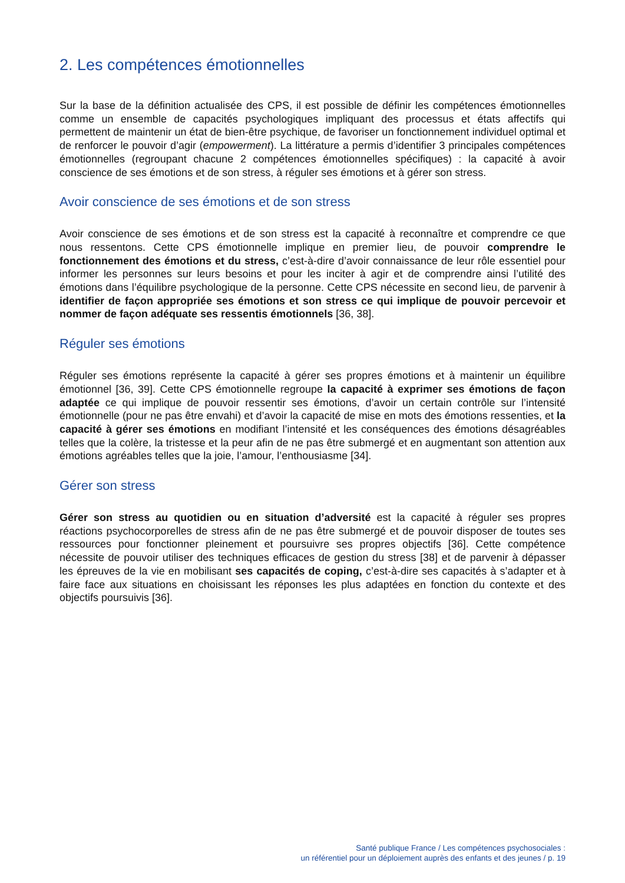2. Les compétences émotionnelles
Sur la base de la définition actualisée des CPS, il est possible de définir les compétences émotionnelles comme un ensemble de capacités psychologiques impliquant des processus et états affectifs qui permettent de maintenir un état de bien-être psychique, de favoriser un fonctionnement individuel optimal et de renforcer le pouvoir d’agir (empowerment). La littérature a permis d’identifier 3 principales compétences émotionnelles (regroupant chacune 2 compétences émotionnelles spécifiques) : la capacité à avoir conscience de ses émotions et de son stress, à réguler ses émotions et à gérer son stress.
Avoir conscience de ses émotions et de son stress
Avoir conscience de ses émotions et de son stress est la capacité à reconnaître et comprendre ce que nous ressentons. Cette CPS émotionnelle implique en premier lieu, de pouvoir comprendre le fonctionnement des émotions et du stress, c’est-à-dire d’avoir connaissance de leur rôle essentiel pour informer les personnes sur leurs besoins et pour les inciter à agir et de comprendre ainsi l’utilité des émotions dans l’équilibre psychologique de la personne. Cette CPS nécessite en second lieu, de parvenir à identifier de façon appropriée ses émotions et son stress ce qui implique de pouvoir percevoir et nommer de façon adéquate ses ressentis émotionnels [36, 38].
Réguler ses émotions
Réguler ses émotions représente la capacité à gérer ses propres émotions et à maintenir un équilibre émotionnel [36, 39]. Cette CPS émotionnelle regroupe la capacité à exprimer ses émotions de façon adaptée ce qui implique de pouvoir ressentir ses émotions, d’avoir un certain contrôle sur l’intensité émotionnelle (pour ne pas être envahi) et d’avoir la capacité de mise en mots des émotions ressenties, et la capacité à gérer ses émotions en modifiant l’intensité et les conséquences des émotions désagréables telles que la colère, la tristesse et la peur afin de ne pas être submergé et en augmentant son attention aux émotions agréables telles que la joie, l’amour, l’enthousiasme [34].
Gérer son stress
Gérer son stress au quotidien ou en situation d’adversité est la capacité à réguler ses propres réactions psychocorporelles de stress afin de ne pas être submergé et de pouvoir disposer de toutes ses ressources pour fonctionner pleinement et poursuivre ses propres objectifs [36]. Cette compétence nécessite de pouvoir utiliser des techniques efficaces de gestion du stress [38] et de parvenir à dépasser les épreuves de la vie en mobilisant ses capacités de coping, c’est-à-dire ses capacités à s’adapter et à faire face aux situations en choisissant les réponses les plus adaptées en fonction du contexte et des objectifs poursuivis [36].
Santé publique France / Les compétences psychosociales :
un référentiel pour un déploiement auprès des enfants et des jeunes / p. 19